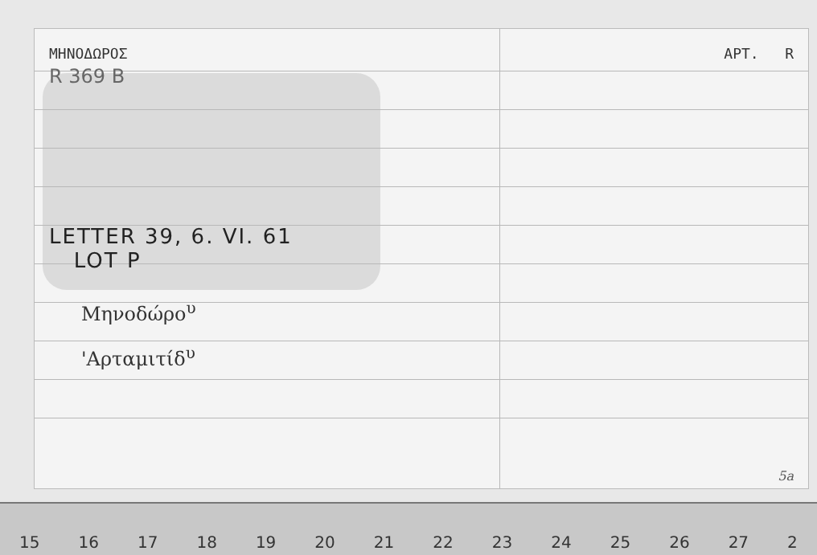ΜΗΝΟΔΩΡΟΣ ΑΡΤ. R
R 369 B
LETTER 39, 6. VI. 61
LOT P
Μηνοδώρο<sup>υ</sup>
'Αρταμιτίδ<sup>υ</sup>
5a
15 16 17 18 19 20 21 22 23 24 25 26 27 2